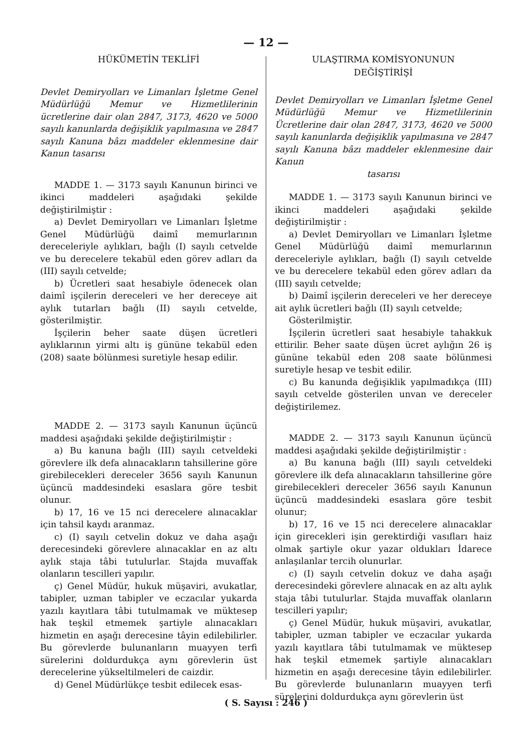— 12 —
HÜKÜMETİN TEKLİFİ
Devlet Demiryolları ve Limanları İşletme Genel Müdürlüğü Memur ve Hizmetlilerinin ücretlerine dair olan 2847, 3173, 4620 ve 5000 sayılı kanunlarda değişiklik yapılmasına ve 2847 sayılı Kanuna bâzı maddeler eklenmesine dair Kanun tasarısı
MADDE 1. — 3173 sayılı Kanunun birinci ve ikinci maddeleri aşağıdaki şekilde değiştirilmiştir :
a) Devlet Demiryolları ve Limanları İşletme Genel Müdürlüğü daimî memurlarının dereceleriyle aylıkları, bağlı (I) sayılı cetvelde ve bu derecelere tekabül eden görev adları da (III) sayılı cetvelde;
b) Ücretleri saat hesabiyle ödenecek olan daimî işçilerin dereceleri ve her dereceye ait aylık tutarları bağlı (II) sayılı cetvelde, gösterilmiştir.
İşçilerin beher saate düşen ücretleri aylıklarının yirmi altı iş gününe tekabül eden (208) saate bölünmesi suretiyle hesap edilir.
MADDE 2. — 3173 sayılı Kanunun üçüncü maddesi aşağıdaki şekilde değiştirilmiştir :
a) Bu kanuna bağlı (III) sayılı cetveldeki görevlere ilk defa alınacakların tahsillerine göre girebilecekleri dereceler 3656 sayılı Kanunun üçüncü maddesindeki esaslara göre tesbit olunur.
b) 17, 16 ve 15 nci derecelere alınacaklar için tahsil kaydı aranmaz.
c) (I) sayılı cetvelin dokuz ve daha aşağı derecesindeki görevlere alınacaklar en az altı aylık staja tâbi tutulurlar. Stajda muvaffak olanların tescilleri yapılır.
ç) Genel Müdür, hukuk müşaviri, avukatlar, tabipler, uzman tabipler ve eczacılar yukarda yazılı kayıtlara tâbi tutulmamak ve müktesep hak teşkil etmemek şartiyle alınacakları hizmetin en aşağı derecesine tâyin edilebilirler. Bu görevlerde bulunanların muayyen terfi sürelerini doldurdukça aynı görevlerin üst derecelerine yükseltilmeleri de caizdir.
d) Genel Müdürlükçe tesbit edilecek esas-
ULAŞTIRMA KOMİSYONUNUN
DEĞİŞTİRİŞİ
Devlet Demiryolları ve Limanları İşletme Genel Müdürlüğü Memur ve Hizmetlilerinin Ücretlerine dair olan 2847, 3173, 4620 ve 5000 sayılı kanunlarda değişiklik yapılmasına ve 2847 sayılı Kanuna bâzı maddeler eklenmesine dair Kanun
tasarısı
MADDE 1. — 3173 sayılı Kanunun birinci ve ikinci maddeleri aşağıdaki şekilde değiştirilmiştir :
a) Devlet Demiryolları ve Limanları İşletme Genel Müdürlüğü daimî memurlarının dereceleriyle aylıkları, bağlı (I) sayılı cetvelde ve bu derecelere tekabül eden görev adları da (III) sayılı cetvelde;
b) Daimî işçilerin dereceleri ve her dereceye ait aylık ücretleri bağlı (II) sayılı cetvelde;
Gösterilmiştir.
İşçilerin ücretleri saat hesabiyle tahakkuk ettirilir. Beher saate düşen ücret aylığın 26 iş gününe tekabül eden 208 saate bölünmesi suretiyle hesap ve tesbit edilir.
c) Bu kanunda değişiklik yapılmadıkça (III) sayılı cetvelde gösterilen unvan ve dereceler değiştirilemez.
MADDE 2. — 3173 sayılı Kanunun üçüncü maddesi aşağıdaki şekilde değiştirilmiştir :
a) Bu kanuna bağlı (III) sayılı cetveldeki görevlere ilk defa alınacakların tahsillerine göre girebilecekleri dereceler 3656 sayılı Kanunun üçüncü maddesindeki esaslara göre tesbit olunur;
b) 17, 16 ve 15 nci derecelere alınacaklar için girecekleri işin gerektirdiği vasıfları haiz olmak şartiyle okur yazar oldukları İdarece anlaşılanlar tercih olunurlar.
c) (I) sayılı cetvelin dokuz ve daha aşağı derecesindeki görevlere alınacak en az altı aylık staja tâbi tutulurlar. Stajda muvaffak olanların tescilleri yapılır;
ç) Genel Müdür, hukuk müşaviri, avukatlar, tabipler, uzman tabipler ve eczacılar yukarda yazılı kayıtlara tâbi tutulmamak ve müktesep hak teşkil etmemek şartiyle alınacakları hizmetin en aşağı derecesine tâyin edilebilirler. Bu görevlerde bulunanların muayyen terfi sürelerini doldurdukça aynı görevlerin üst
( S. Sayısı : 246 )